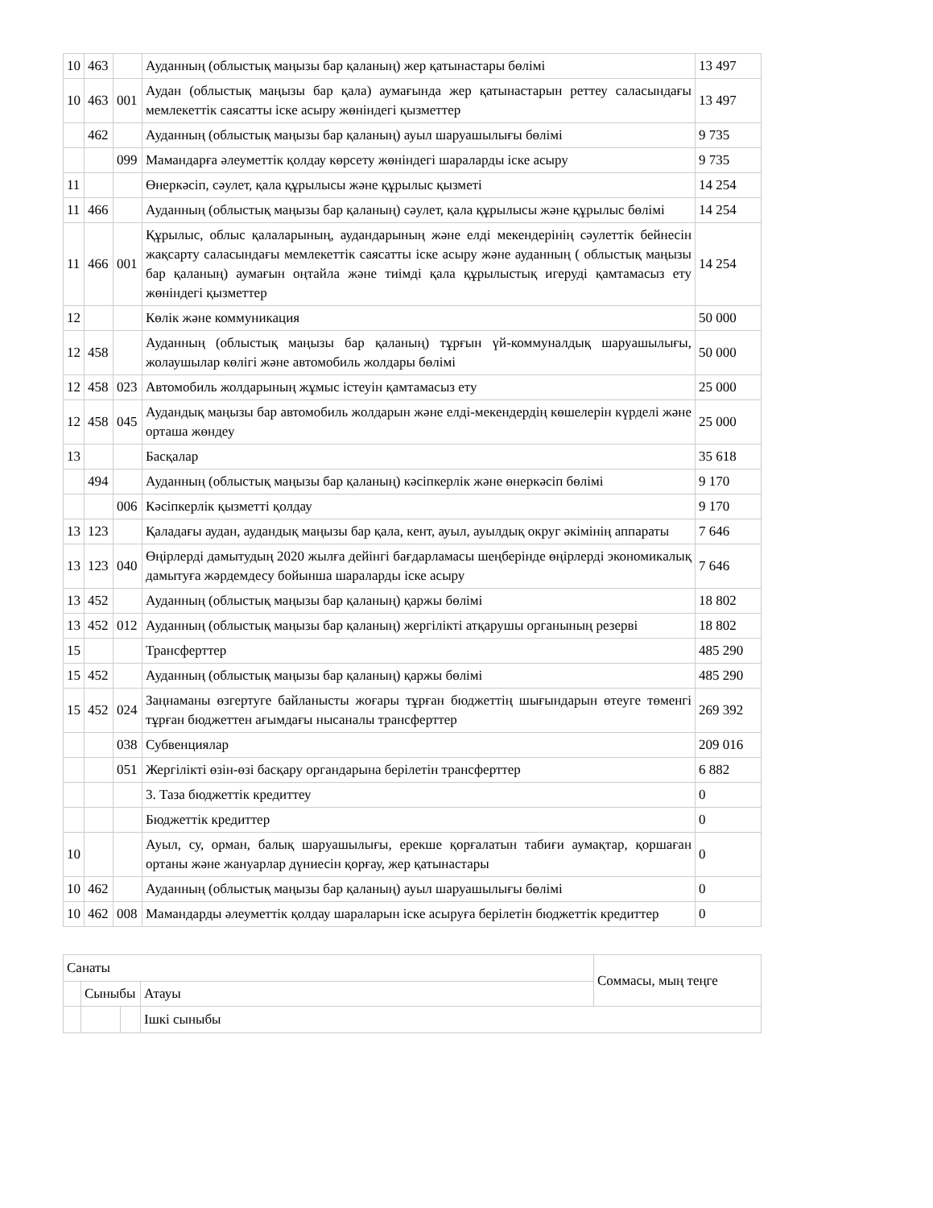| 10 | 463 | | Ауданның (облыстық маңызы бар қаланың) жер қатынастары бөлімі | 13 497 |
| 10 | 463 | 001 | Аудан (облыстық маңызы бар қала) аумағында жер қатынастарын реттеу саласындағы мемлекеттік саясатты іске асыру жөніндегі қызметтер | 13 497 |
| | 462 | | Ауданның (облыстық маңызы бар қаланың) ауыл шаруашылығы бөлімі | 9 735 |
| | | 099 | Мамандарға әлеуметтік қолдау көрсету жөніндегі шараларды іске асыру | 9 735 |
| 11 | | | Өнеркәсіп, сәулет, қала құрылысы және құрылыс қызметі | 14 254 |
| 11 | 466 | | Ауданның (облыстық маңызы бар қаланың) сәулет, қала құрылысы және құрылыс бөлімі | 14 254 |
| 11 | 466 | 001 | Құрылыс, облыс қалаларының, аудандарының және елді мекендерінің сәулеттік бейнесін жақсарту саласындағы мемлекеттік саясатты іске асыру және ауданның ( облыстық маңызы бар қаланың) аумағын оңтайла және тиімді қала құрылыстық игеруді қамтамасыз ету жөніндегі қызметтер | 14 254 |
| 12 | | | Көлік және коммуникация | 50 000 |
| 12 | 458 | | Ауданның (облыстық маңызы бар қаланың) тұрғын үй-коммуналдық шаруашылығы, жолаушылар көлігі және автомобиль жолдары бөлімі | 50 000 |
| 12 | 458 | 023 | Автомобиль жолдарының жұмыс істеуін қамтамасыз ету | 25 000 |
| 12 | 458 | 045 | Аудандық маңызы бар автомобиль жолдарын және елді-мекендердің көшелерін күрделі және орташа жөндеу | 25 000 |
| 13 | | | Басқалар | 35 618 |
| | 494 | | Ауданның (облыстық маңызы бар қаланың) кәсіпкерлік және өнеркәсіп бөлімі | 9 170 |
| | | 006 | Кәсіпкерлік қызметті қолдау | 9 170 |
| 13 | 123 | | Қаладағы аудан, аудандық маңызы бар қала, кент, ауыл, ауылдық округ әкімінің аппараты | 7 646 |
| 13 | 123 | 040 | Өңірлерді дамытудың 2020 жылға дейінгі бағдарламасы шеңберінде өңірлерді экономикалық дамытуға жәрдемдесу бойынша шараларды іске асыру | 7 646 |
| 13 | 452 | | Ауданның (облыстық маңызы бар қаланың) қаржы бөлімі | 18 802 |
| 13 | 452 | 012 | Ауданның (облыстық маңызы бар қаланың) жергілікті атқарушы органының резерві | 18 802 |
| 15 | | | Трансферттер | 485 290 |
| 15 | 452 | | Ауданның (облыстық маңызы бар қаланың) қаржы бөлімі | 485 290 |
| 15 | 452 | 024 | Заңнаманы өзгертуге байланысты жоғары тұрған бюджеттің шығындарын өтеуге төменгі тұрған бюджеттен ағымдағы нысаналы трансферттер | 269 392 |
| | | 038 | Субвенциялар | 209 016 |
| | | 051 | Жергілікті өзін-өзі басқару органдарына берілетін трансферттер | 6 882 |
| | | | 3. Таза бюджеттік кредиттеу | 0 |
| | | | Бюджеттік кредиттер | 0 |
| 10 | | | Ауыл, су, орман, балық шаруашылығы, ерекше қорғалатын табиғи аумақтар, қоршаған ортаны және жануарлар дүниесін қорғау, жер қатынастары | 0 |
| 10 | 462 | | Ауданның (облыстық маңызы бар қаланың) ауыл шаруашылығы бөлімі | 0 |
| 10 | 462 | 008 | Мамандарды әлеуметтік қолдау шараларын іске асыруға берілетін бюджеттік кредиттер | 0 |
| Санаты | | | Соммасы, мың теңге |
| | Сыныбы | Атауы | |
| | | Ішкі сыныбы | |